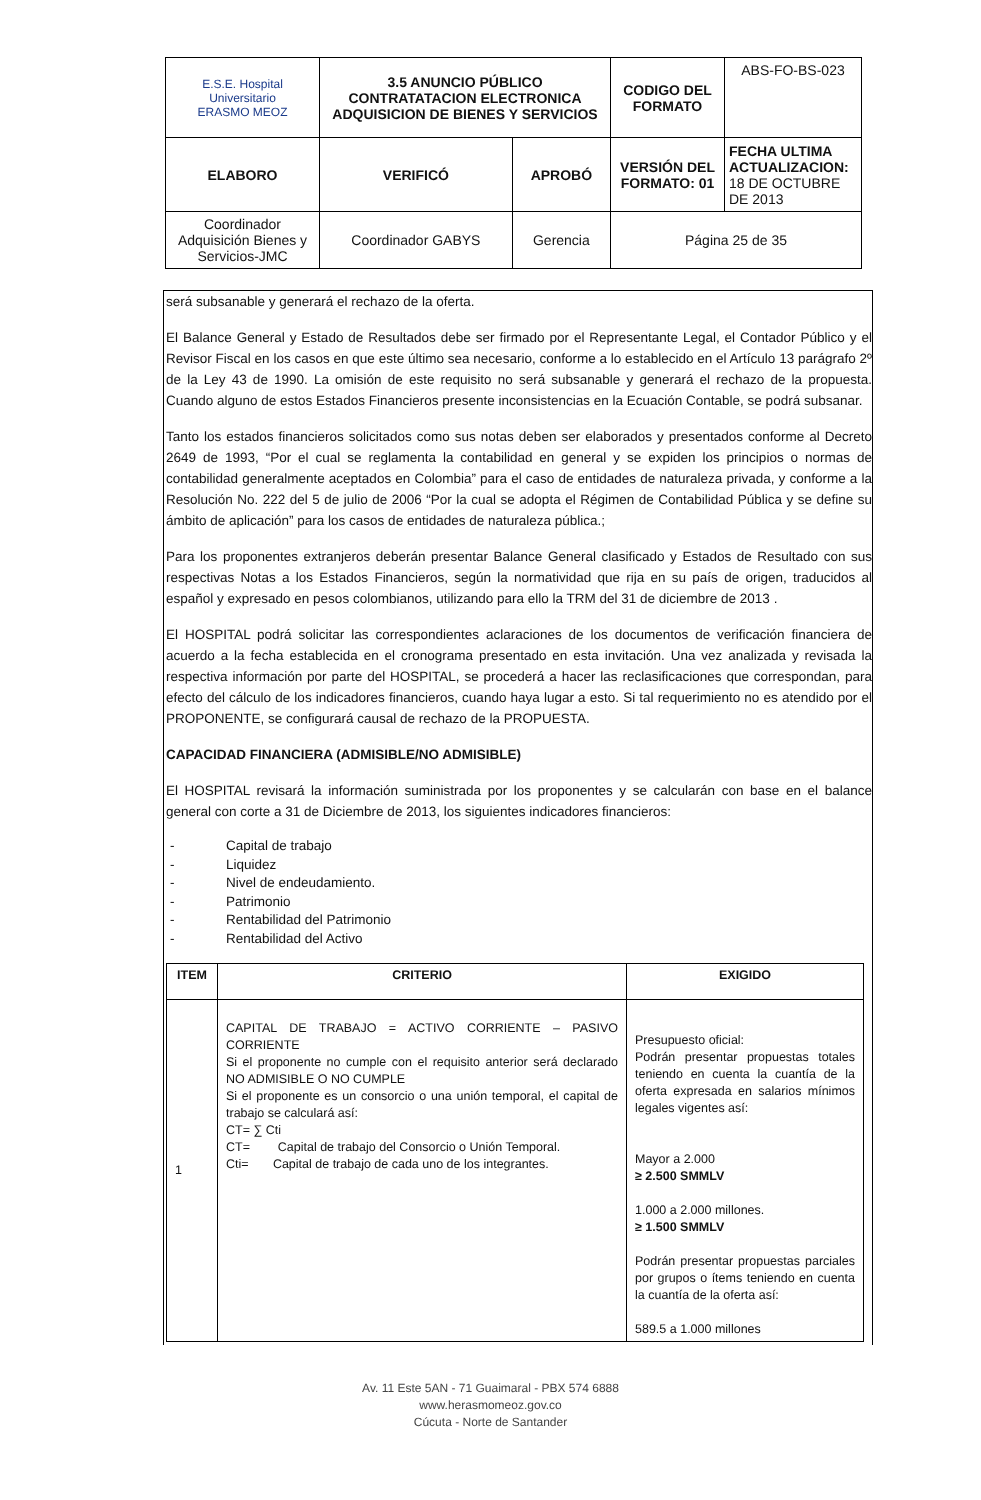| E.S.E. Hospital Universitario ERASMO MEOZ | 3.5 ANUNCIO PÚBLICO CONTRATATACION ELECTRONICA ADQUISICION DE BIENES Y SERVICIOS | | CODIGO DEL FORMATO | ABS-FO-BS-023 |
| ELABORO | VERIFICÓ | APROBÓ | VERSIÓN DEL FORMATO: 01 | FECHA ULTIMA ACTUALIZACION: 18 DE OCTUBRE DE 2013 |
| Coordinador Adquisición Bienes y Servicios-JMC | Coordinador GABYS | Gerencia | Página 25 de 35 | |
será subsanable y generará el rechazo de la oferta.
El Balance General y Estado de Resultados debe ser firmado por el Representante Legal, el Contador Público y el Revisor Fiscal en los casos en que este último sea necesario, conforme a lo establecido en el Artículo 13 parágrafo 2º de la Ley 43 de 1990. La omisión de este requisito no será subsanable y generará el rechazo de la propuesta. Cuando alguno de estos Estados Financieros presente inconsistencias en la Ecuación Contable, se podrá subsanar.
Tanto los estados financieros solicitados como sus notas deben ser elaborados y presentados conforme al Decreto 2649 de 1993, “Por el cual se reglamenta la contabilidad en general y se expiden los principios o normas de contabilidad generalmente aceptados en Colombia” para el caso de entidades de naturaleza privada, y conforme a la Resolución No. 222 del 5 de julio de 2006 “Por la cual se adopta el Régimen de Contabilidad Pública y se define su ámbito de aplicación” para los casos de entidades de naturaleza pública.;
Para los proponentes extranjeros deberán presentar Balance General clasificado y Estados de Resultado con sus respectivas Notas a los Estados Financieros, según la normatividad que rija en su país de origen, traducidos al español y expresado en pesos colombianos, utilizando para ello la TRM del 31 de diciembre de 2013 .
El HOSPITAL podrá solicitar las correspondientes aclaraciones de los documentos de verificación financiera de acuerdo a la fecha establecida en el cronograma presentado en esta invitación. Una vez analizada y revisada la respectiva información por parte del HOSPITAL, se procederá a hacer las reclasificaciones que correspondan, para efecto del cálculo de los indicadores financieros, cuando haya lugar a esto. Si tal requerimiento no es atendido por el PROPONENTE, se configurará causal de rechazo de la PROPUESTA.
CAPACIDAD FINANCIERA (ADMISIBLE/NO ADMISIBLE)
El HOSPITAL revisará la información suministrada por los proponentes y se calcularán con base en el balance general con corte a 31 de Diciembre de 2013, los siguientes indicadores financieros:
- Capital de trabajo
- Liquidez
- Nivel de endeudamiento.
- Patrimonio
- Rentabilidad del Patrimonio
- Rentabilidad del Activo
| ITEM | CRITERIO | EXIGIDO |
| --- | --- | --- |
| 1 | CAPITAL DE TRABAJO = ACTIVO CORRIENTE – PASIVO CORRIENTE Si el proponente no cumple con el requisito anterior será declarado NO ADMISIBLE O NO CUMPLE Si el proponente es un consorcio o una unión temporal, el capital de trabajo se calculará así: CT= ∑ Cti CT= Capital de trabajo del Consorcio o Unión Temporal. Cti= Capital de trabajo de cada uno de los integrantes. | Presupuesto oficial: Podrán presentar propuestas totales teniendo en cuenta la cuantía de la oferta expresada en salarios mínimos legales vigentes así: Mayor a 2.000 ≥ 2.500 SMMLV 1.000 a 2.000 millones. ≥ 1.500 SMMLV Podrán presentar propuestas parciales por grupos o ítems teniendo en cuenta la cuantía de la oferta así: 589.5 a 1.000 millones |
Av. 11 Este 5AN - 71 Guaimaral - PBX 574 6888
www.herasmomeoz.gov.co
Cúcuta - Norte de Santander